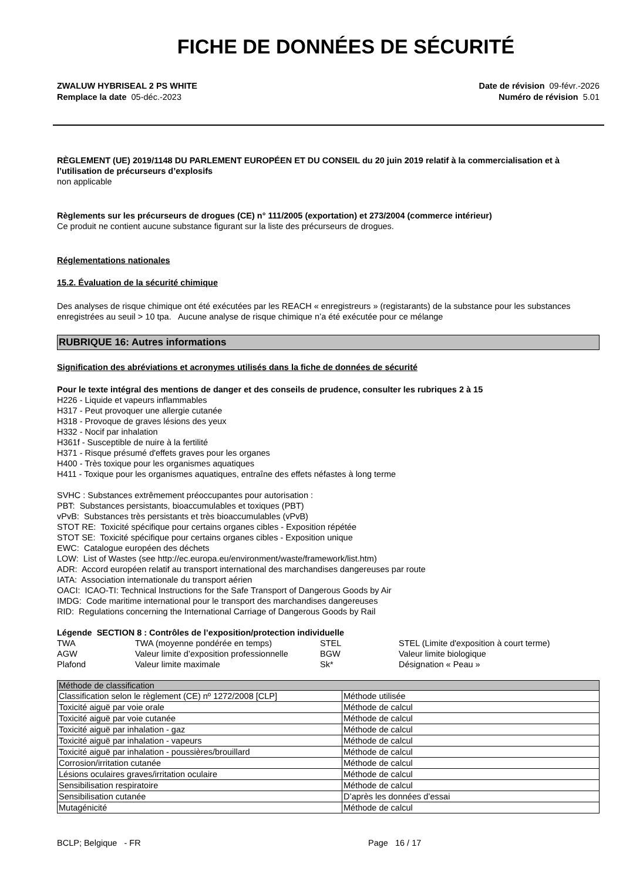FICHE DE DONNÉES DE SÉCURITÉ
ZWALUW HYBRISEAL 2 PS WHITE
Remplace la date 05-déc.-2023
Date de révision 09-févr.-2026
Numéro de révision 5.01
RÈGLEMENT (UE) 2019/1148 DU PARLEMENT EUROPÉEN ET DU CONSEIL du 20 juin 2019 relatif à la commercialisation et à l’utilisation de précurseurs d’explosifs
non applicable
Règlements sur les précurseurs de drogues (CE) n° 111/2005 (exportation) et 273/2004 (commerce intérieur)
Ce produit ne contient aucune substance figurant sur la liste des précurseurs de drogues.
Réglementations nationales
15.2. Évaluation de la sécurité chimique
Des analyses de risque chimique ont été exécutées par les REACH « enregistreurs » (registarants) de la substance pour les substances enregistrées au seuil > 10 tpa. Aucune analyse de risque chimique n’a été exécutée pour ce mélange
RUBRIQUE 16: Autres informations
Signification des abréviations et acronymes utilisés dans la fiche de données de sécurité
Pour le texte intégral des mentions de danger et des conseils de prudence, consulter les rubriques 2 à 15
H226 - Liquide et vapeurs inflammables
H317 - Peut provoquer une allergie cutanée
H318 - Provoque de graves lésions des yeux
H332 - Nocif par inhalation
H361f - Susceptible de nuire à la fertilité
H371 - Risque présumé d'effets graves pour les organes
H400 - Très toxique pour les organismes aquatiques
H411 - Toxique pour les organismes aquatiques, entraîne des effets néfastes à long terme
SVHC : Substances extrêmement préoccupantes pour autorisation :
PBT: Substances persistants, bioaccumulables et toxiques (PBT)
vPvB: Substances très persistants et très bioaccumulables (vPvB)
STOT RE: Toxicité spécifique pour certains organes cibles - Exposition répétée
STOT SE: Toxicité spécifique pour certains organes cibles - Exposition unique
EWC: Catalogue européen des déchets
LOW: List of Wastes (see http://ec.europa.eu/environment/waste/framework/list.htm)
ADR: Accord européen relatif au transport international des marchandises dangereuses par route
IATA: Association internationale du transport aérien
OACI: ICAO-TI: Technical Instructions for the Safe Transport of Dangerous Goods by Air
IMDG: Code maritime international pour le transport des marchandises dangereuses
RID: Regulations concerning the International Carriage of Dangerous Goods by Rail
Légende SECTION 8 : Contrôles de l’exposition/protection individuelle
| TWA | TWA (moyenne pondérée en temps) | STEL | STEL (Limite d'exposition à court terme) |
| AGW | Valeur limite d’exposition professionnelle | BGW | Valeur limite biologique |
| Plafond | Valeur limite maximale | Sk* | Désignation « Peau » |
| Méthode de classification | |
| --- | --- |
| Classification selon le règlement (CE) nº 1272/2008 [CLP] | Méthode utilisée |
| Toxicité aiguë par voie orale | Méthode de calcul |
| Toxicité aiguë par voie cutanée | Méthode de calcul |
| Toxicité aiguë par inhalation - gaz | Méthode de calcul |
| Toxicité aiguë par inhalation - vapeurs | Méthode de calcul |
| Toxicité aiguë par inhalation - poussières/brouillard | Méthode de calcul |
| Corrosion/irritation cutanée | Méthode de calcul |
| Lésions oculaires graves/irritation oculaire | Méthode de calcul |
| Sensibilisation respiratoire | Méthode de calcul |
| Sensibilisation cutanée | D’après les données d’essai |
| Mutagénicité | Méthode de calcul |
BCLP; Belgique - FR Page 16 / 17